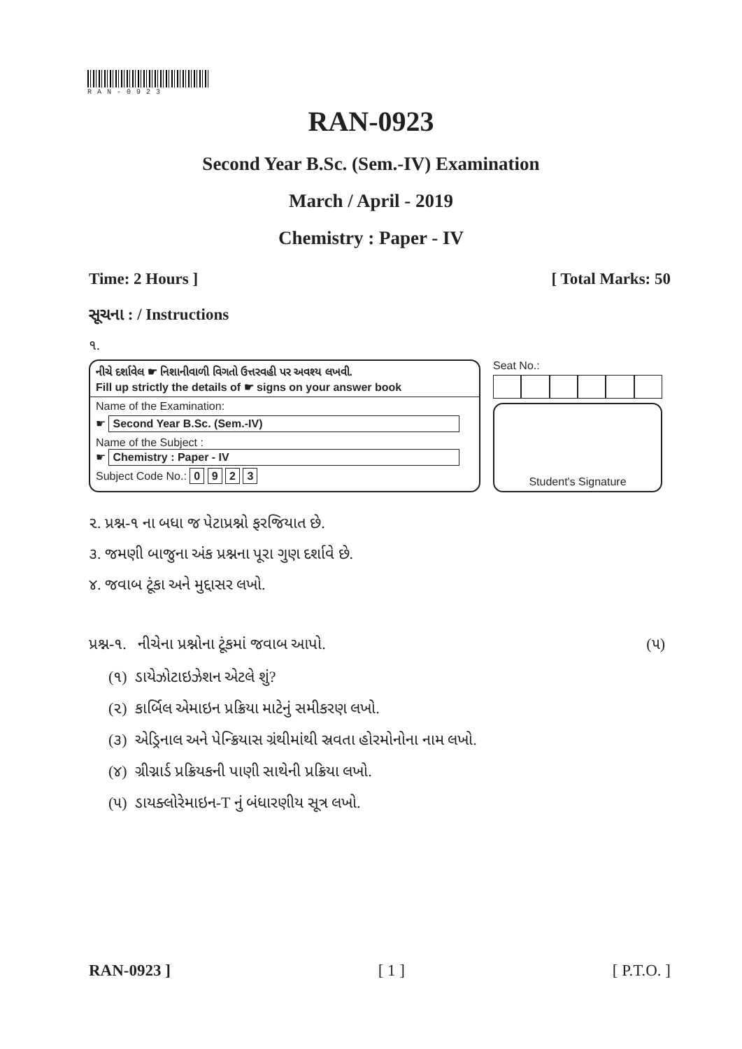RAN-0923
RAN-0923
Second Year B.Sc. (Sem.-IV) Examination
March / April - 2019
Chemistry : Paper - IV
Time: 2 Hours ] [ Total Marks: 50
સૂચના : / Instructions
૧.
નીચે દર્શાવેલ ☛ નિશાનીવાળી વિગતો ઉત્તરવહી પર અવશ્ય લખવી.
Fill up strictly the details of ☛ signs on your answer book
Name of the Examination:
☛ Second Year B.Sc. (Sem.-IV)
Name of the Subject :
☛ Chemistry : Paper - IV
Subject Code No.: 0 9 2 3
Seat No.:
Student's Signature
૨. પ્રશ્ન-૧ ના બધા જ પેટાપ્રશ્નો ફરજિયાત છે.
૩. જમણી બાજુના અંક પ્રશ્નના પૂરા ગુણ દર્શાવે છે.
૪. જવાબ ટૂંકા અને મુદ્દાસર લખો.
પ્રશ્ન-૧. નીચેના પ્રશ્નોના ટૂંકમાં જવાબ આપો. (૫)
(૧) ડાયેઝોટાઇઝેશન એટલે શું?
(૨) કાર્બિલ એમાઇન પ્રક્રિયા માટેનું સમીકરણ લખો.
(૩) એડ્રિનાલ અને પેન્ક્રિયાસ ગ્રંથીમાંથી સ્રવતા હોરમોનોના નામ લખો.
(૪) ગ્રીગ્નાર્ડ પ્રક્રિયકની પાણી સાથેની પ્રક્રિયા લખો.
(૫) ડાયક્લોરેમાઇન-T નું બંધારણીય સૂત્ર લખો.
RAN-0923 ] [ 1 ] [ P.T.O. ]